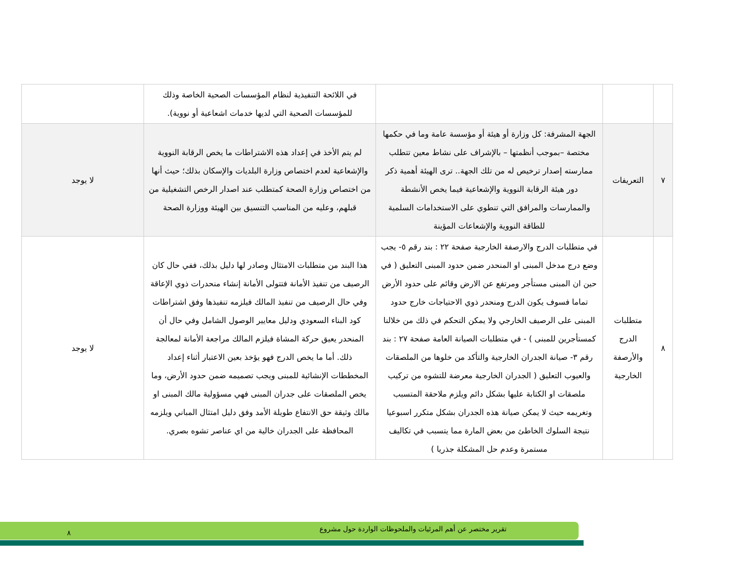| | | | في اللائحة التنفيذية لنظام المؤسسات الصحية الخاصة وذلك للمؤسسات الصحية التي لديها خدمات اشعاعية أو نووية). | |
| ٧ | التعريفات | الجهة المشرفة: كل وزارة أو هيئة أو مؤسسة عامة وما في حكمها مختصة –بموجب أنظمتها – بالإشراف على نشاط معين تتطلب ممارسته إصدار ترخيص له من تلك الجهة.. ترى الهيئة أهمية ذكر دور هيئة الرقابة النووية والإشعاعية فيما يخص الأنشطة والممارسات والمرافق التي تنطوي على الاستخدامات السلمية للطاقة النووية والإشعاعات المؤينة | لم يتم الأخذ في إعداد هذه الاشتراطات ما يخص الرقابة النووية والإشعاعية لعدم اختصاص وزارة البلديات والإسكان بذلك؛ حيث أنها من اختصاص وزارة الصحة كمتطلب عند اصدار الرخص التشغيلية من قبلهم، وعليه من المناسب التنسيق بين الهيئة ووزارة الصحة | لا يوجد |
| ٨ | متطلبات الدرج والأرصفة الخارجية | في متطلبات الدرج والارصفة الخارجية صفحة ٢٢ : بند رقم ٥- يجب وضع درج مدخل المبنى او المنحدر ضمن حدود المبنى التعليق ( في حين ان المبنى مستأجر ومرتفع عن الارض وقائم على حدود الأرض تماما فسوف يكون الدرج ومنحدر ذوي الاحتياجات خارج حدود المبنى على الرصيف الخارجي ولا يمكن التحكم في ذلك من خلالنا كمستأجرين للمبنى ) - في متطلبات الصيانة العامة صفحة ٢٧ : بند رقم ٣- صيانة الجدران الخارجية والتأكد من خلوها من الملصقات والعيوب التعليق ( الجدران الخارجية معرضة للتشوه من تركيب ملصقات او الكتابة عليها بشكل دائم ويلزم ملاحقة المتسبب وتغريمه حيث لا يمكن صيانة هذه الجدران بشكل متكرر اسبوعيا نتيجة السلوك الخاطئ من بعض المارة مما يتسبب في تكاليف مستمرة وعدم حل المشكلة جذريا ) | هذا البند من متطلبات الامتثال وصادر لها دليل بذلك، ففي حال كان الرصيف من تنفيذ الأمانة فتتولى الأمانة إنشاء منحدرات ذوي الإعاقة وفي حال الرصيف من تنفيذ المالك فيلزمه تنفيذها وفق اشتراطات كود البناء السعودي ودليل معايير الوصول الشامل وفي حال أن المنحدر يعيق حركة المشاة فيلزم المالك مراجعة الأمانة لمعالجة ذلك. أما ما يخص الدرج فهو يؤخذ بعين الاعتبار أثناء إعداد المخططات الإنشائية للمبنى ويجب تصميمه ضمن حدود الأرض، وما يخص الملصقات على جدران المبنى فهي مسؤولية مالك المبنى او مالك وثيقة حق الانتفاع طويلة الأمد وفق دليل امتثال المباني ويلزمه المحافظة على الجدران خالية من اي عناصر تشوه بصري. | لا يوجد |
تقرير مختصر عن أهم المرئيات والملحوظات الواردة حول مشروع ٨